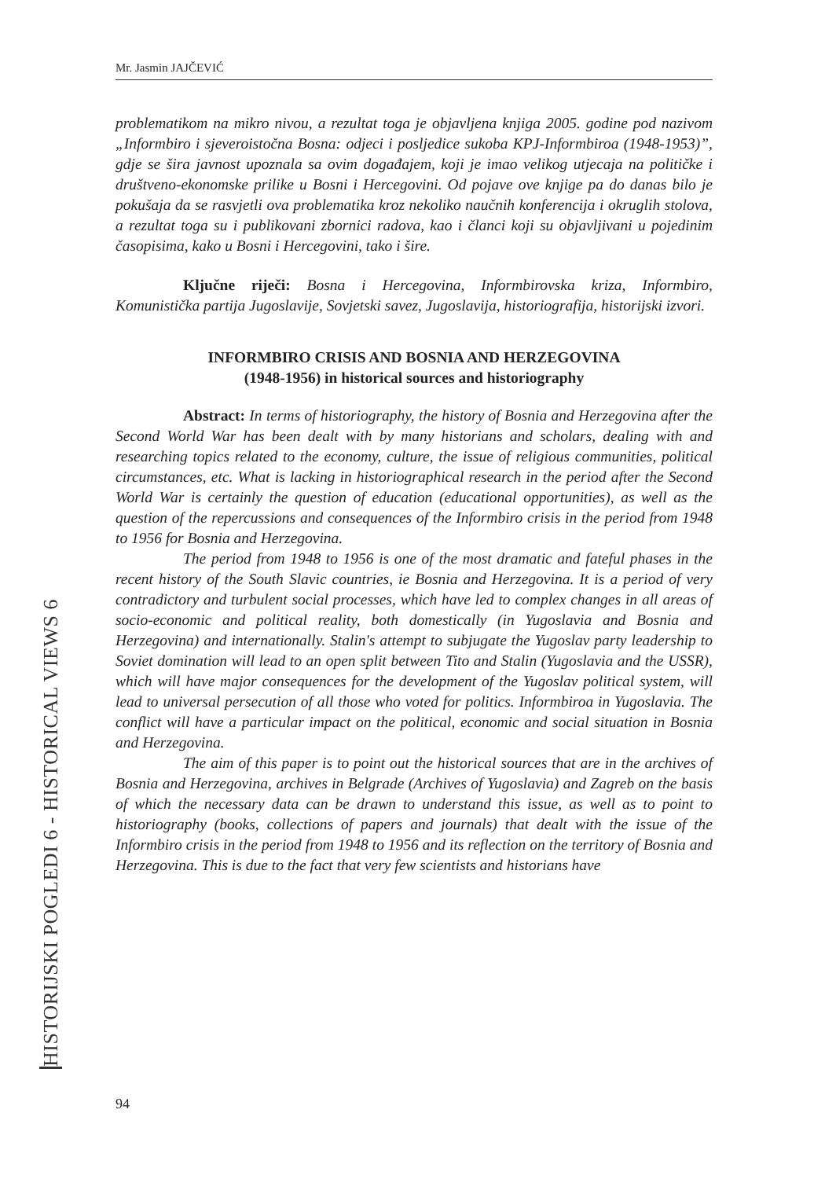Mr. Jasmin JAJČEVIĆ
problematikom na mikro nivou, a rezultat toga je objavljena knjiga 2005. godine pod nazivom „Informbiro i sjeveroistočna Bosna: odjeci i posljedice sukoba KPJ-Informbiroa (1948-1953)”, gdje se šira javnost upoznala sa ovim događajem, koji je imao velikog utjecaja na političke i društveno-ekonomske prilike u Bosni i Hercegovini. Od pojave ove knjige pa do danas bilo je pokušaja da se rasvjetli ova problematika kroz nekoliko naučnih konferencija i okruglih stolova, a rezultat toga su i publikovani zbornici radova, kao i članci koji su objavljivani u pojedinim časopisima, kako u Bosni i Hercegovini, tako i šire.
Ključne riječi: Bosna i Hercegovina, Informbirovska kriza, Informbiro, Komunistička partija Jugoslavije, Sovjetski savez, Jugoslavija, historiografija, historijski izvori.
INFORMBIRO CRISIS AND BOSNIA AND HERZEGOVINA
(1948-1956) in historical sources and historiography
Abstract: In terms of historiography, the history of Bosnia and Herzegovina after the Second World War has been dealt with by many historians and scholars, dealing with and researching topics related to the economy, culture, the issue of religious communities, political circumstances, etc. What is lacking in historiographical research in the period after the Second World War is certainly the question of education (educational opportunities), as well as the question of the repercussions and consequences of the Informbiro crisis in the period from 1948 to 1956 for Bosnia and Herzegovina.
The period from 1948 to 1956 is one of the most dramatic and fateful phases in the recent history of the South Slavic countries, ie Bosnia and Herzegovina. It is a period of very contradictory and turbulent social processes, which have led to complex changes in all areas of socio-economic and political reality, both domestically (in Yugoslavia and Bosnia and Herzegovina) and internationally. Stalin's attempt to subjugate the Yugoslav party leadership to Soviet domination will lead to an open split between Tito and Stalin (Yugoslavia and the USSR), which will have major consequences for the development of the Yugoslav political system, will lead to universal persecution of all those who voted for politics. Informbiroa in Yugoslavia. The conflict will have a particular impact on the political, economic and social situation in Bosnia and Herzegovina.
The aim of this paper is to point out the historical sources that are in the archives of Bosnia and Herzegovina, archives in Belgrade (Archives of Yugoslavia) and Zagreb on the basis of which the necessary data can be drawn to understand this issue, as well as to point to historiography (books, collections of papers and journals) that dealt with the issue of the Informbiro crisis in the period from 1948 to 1956 and its reflection on the territory of Bosnia and Herzegovina. This is due to the fact that very few scientists and historians have
HISTORIJSKI POGLEDI 6 - HISTORICAL VIEWS 6
94